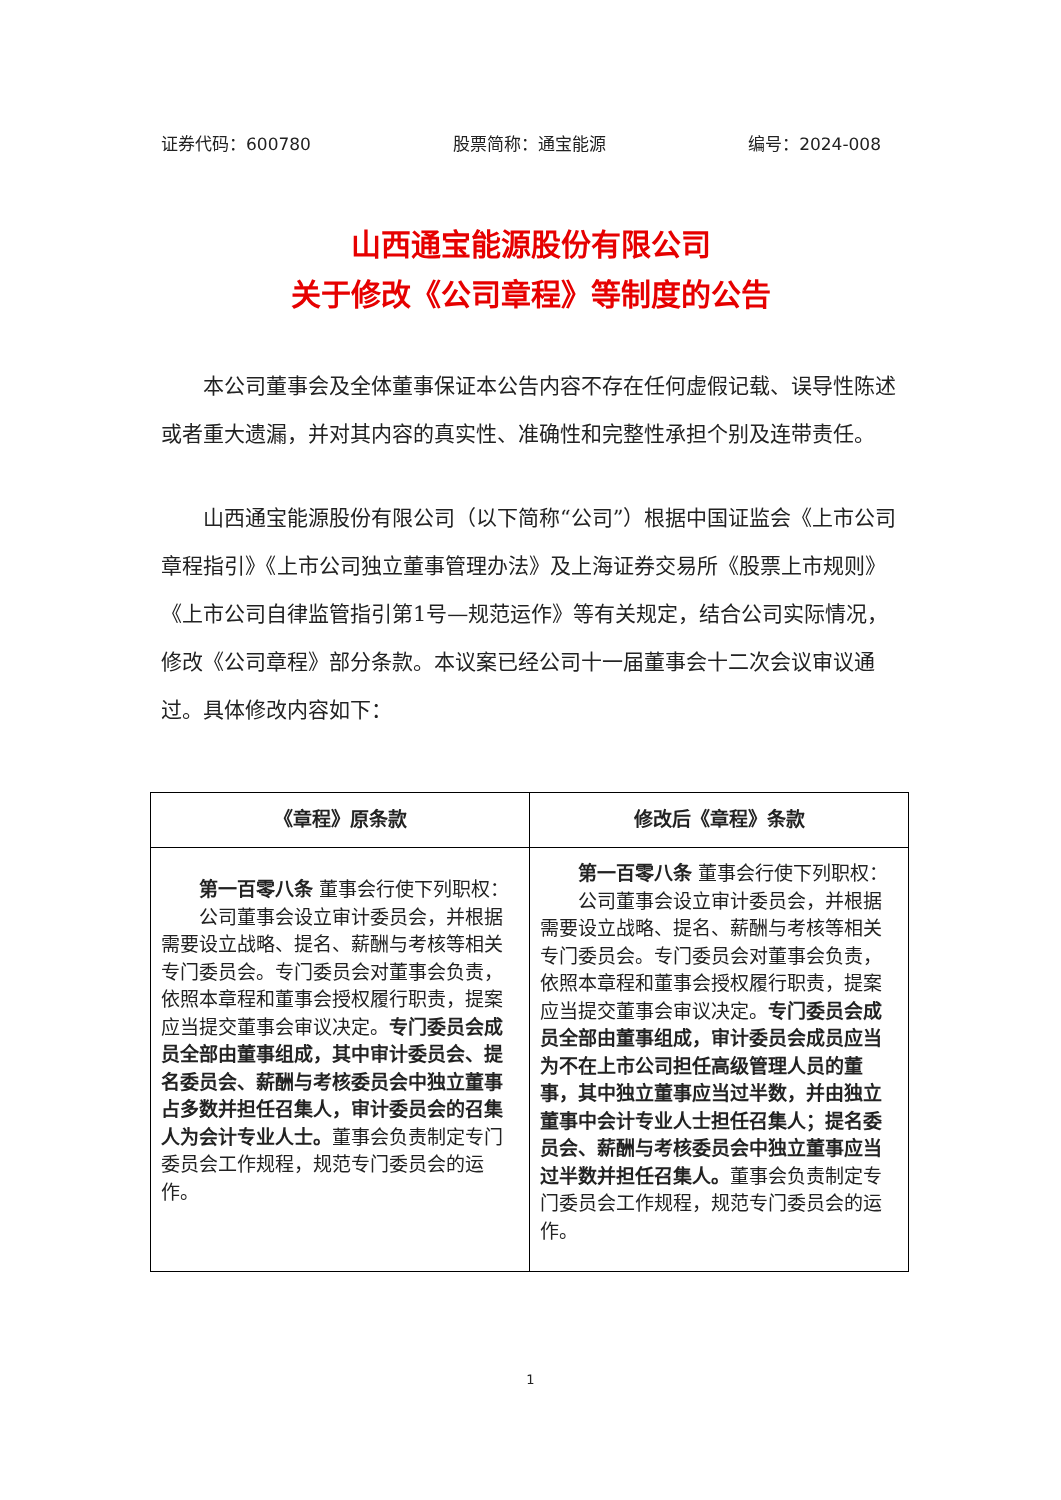证券代码：600780 股票简称：通宝能源 编号：2024-008
山西通宝能源股份有限公司
关于修改《公司章程》等制度的公告
本公司董事会及全体董事保证本公告内容不存在任何虚假记载、误导性陈述或者重大遗漏，并对其内容的真实性、准确性和完整性承担个别及连带责任。
山西通宝能源股份有限公司（以下简称“公司”）根据中国证监会《上市公司章程指引》《上市公司独立董事管理办法》及上海证券交易所《股票上市规则》《上市公司自律监管指引第1号—规范运作》等有关规定，结合公司实际情况，修改《公司章程》部分条款。本议案已经公司十一届董事会十二次会议审议通过。具体修改内容如下：
| 《章程》原条款 | 修改后《章程》条款 |
| --- | --- |
| 第一百零八条 董事会行使下列职权： 公司董事会设立审计委员会，并根据需要设立战略、提名、薪酬与考核等相关专门委员会。专门委员会对董事会负责，依照本章程和董事会授权履行职责，提案应当提交董事会审议决定。 专门委员会成员全部由董事组成，其中审计委员会、提名委员会、薪酬与考核委员会中独立董事占多数并担任召集人，审计委员会的召集人为会计专业人士。 董事会负责制定专门委员会工作规程，规范专门委员会的运作。 | 第一百零八条 董事会行使下列职权： 公司董事会设立审计委员会，并根据需要设立战略、提名、薪酬与考核等相关专门委员会。专门委员会对董事会负责，依照本章程和董事会授权履行职责，提案应当提交董事会审议决定。 专门委员会成员全部由董事组成，审计委员会成员应当为不在上市公司担任高级管理人员的董事，其中独立董事应当过半数，并由独立董事中会计专业人士担任召集人；提名委员会、薪酬与考核委员会中独立董事应当过半数并担任召集人。 董事会负责制定专门委员会工作规程，规范专门委员会的运作。 |
1